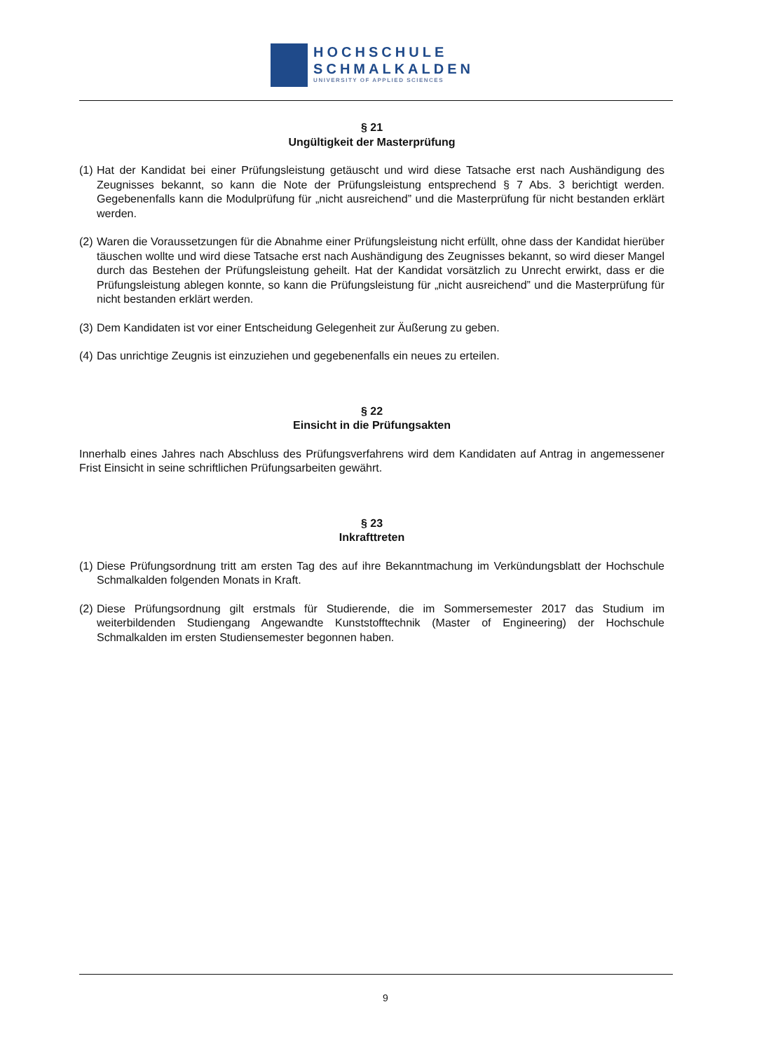HOCHSCHULE
SCHMALKALDEN
UNIVERSITY OF APPLIED SCIENCES
§ 21
Ungültigkeit der Masterprüfung
(1) Hat der Kandidat bei einer Prüfungsleistung getäuscht und wird diese Tatsache erst nach Aushändigung des Zeugnisses bekannt, so kann die Note der Prüfungsleistung entsprechend § 7 Abs. 3 berichtigt werden. Gegebenenfalls kann die Modulprüfung für „nicht ausreichend” und die Masterprüfung für nicht bestanden erklärt werden.
(2) Waren die Voraussetzungen für die Abnahme einer Prüfungsleistung nicht erfüllt, ohne dass der Kandidat hierüber täuschen wollte und wird diese Tatsache erst nach Aushändigung des Zeugnisses bekannt, so wird dieser Mangel durch das Bestehen der Prüfungsleistung geheilt. Hat der Kandidat vorsätzlich zu Unrecht erwirkt, dass er die Prüfungsleistung ablegen konnte, so kann die Prüfungsleistung für „nicht ausreichend” und die Masterprüfung für nicht bestanden erklärt werden.
(3) Dem Kandidaten ist vor einer Entscheidung Gelegenheit zur Äußerung zu geben.
(4) Das unrichtige Zeugnis ist einzuziehen und gegebenenfalls ein neues zu erteilen.
§ 22
Einsicht in die Prüfungsakten
Innerhalb eines Jahres nach Abschluss des Prüfungsverfahrens wird dem Kandidaten auf Antrag in angemessener Frist Einsicht in seine schriftlichen Prüfungsarbeiten gewährt.
§ 23
Inkrafttreten
(1) Diese Prüfungsordnung tritt am ersten Tag des auf ihre Bekanntmachung im Verkündungsblatt der Hochschule Schmalkalden folgenden Monats in Kraft.
(2) Diese Prüfungsordnung gilt erstmals für Studierende, die im Sommersemester 2017 das Studium im weiterbildenden Studiengang Angewandte Kunststofftechnik (Master of Engineering) der Hochschule Schmalkalden im ersten Studiensemester begonnen haben.
9